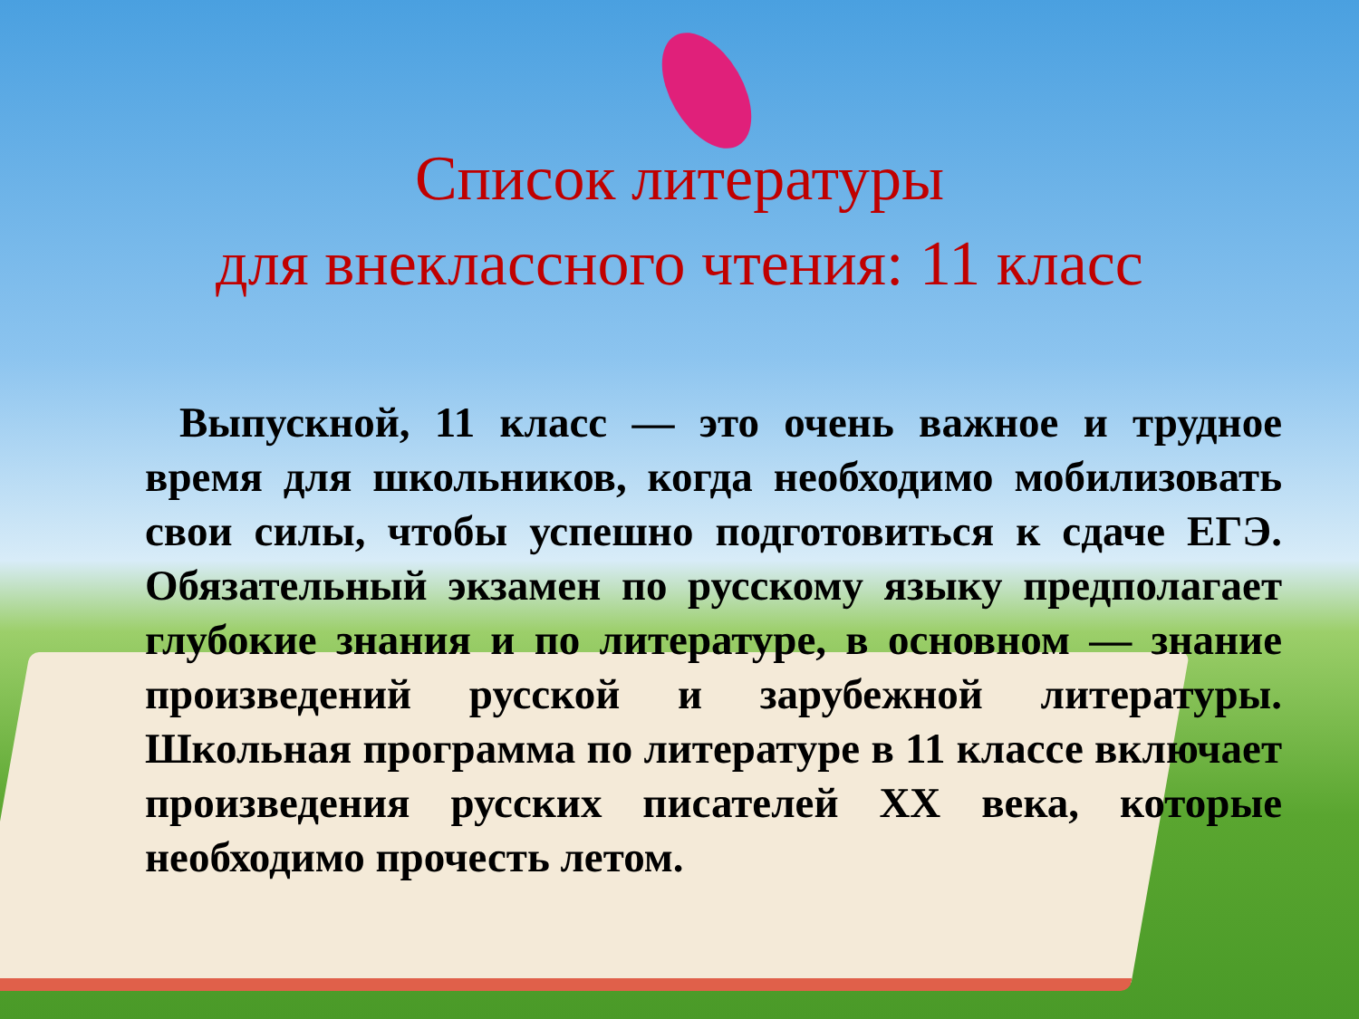Список литературы
для внеклассного чтения: 11 класс
Выпускной, 11 класс — это очень важное и трудное время для школьников, когда необходимо мобилизовать свои силы, чтобы успешно подготовиться к сдаче ЕГЭ. Обязательный экзамен по русскому языку предполагает глубокие знания и по литературе, в основном — знание произведений русской и зарубежной литературы. Школьная программа по литературе в 11 классе включает произведения русских писателей XX века, которые необходимо прочесть летом.